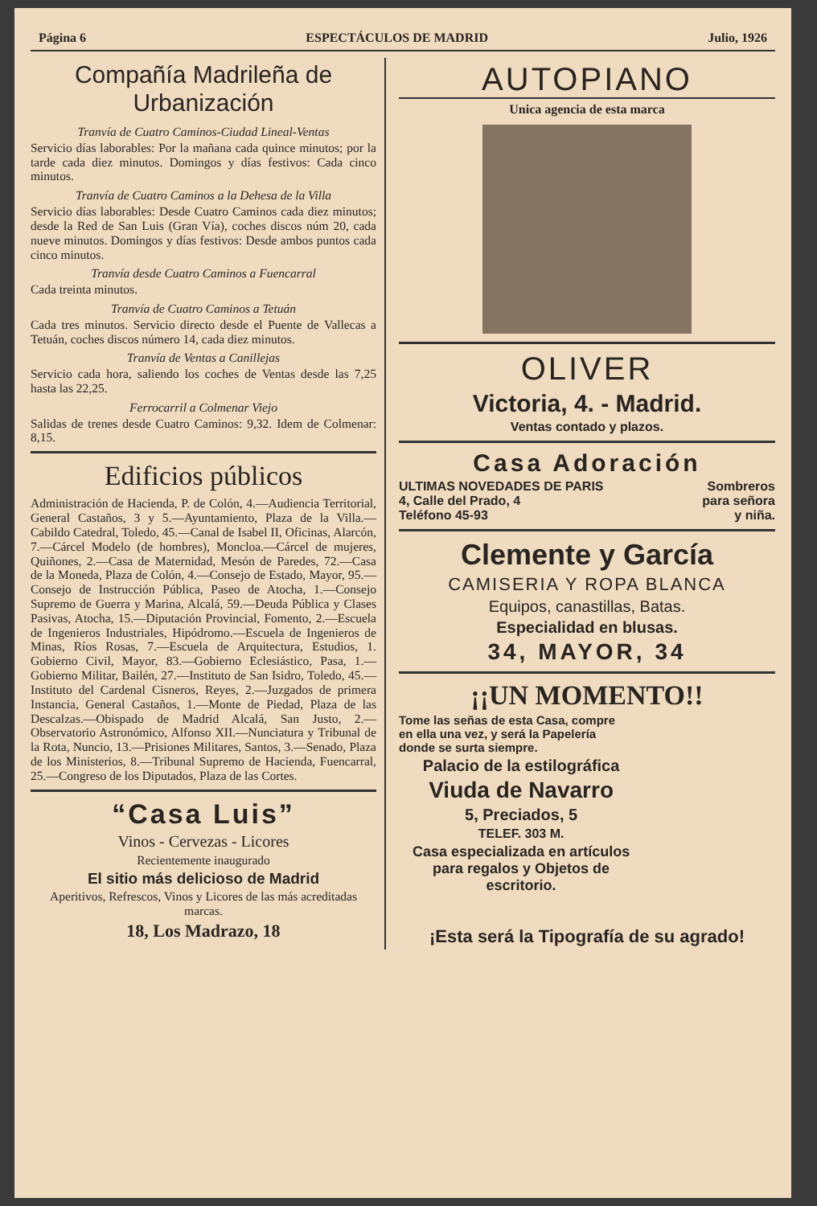Página 6 ESPECTÁCULOS DE MADRID Julio, 1926
Compañía Madrileña de Urbanización
Tranvía de Cuatro Caminos-Ciudad Lineal-Ventas
Servicio días laborables: Por la mañana cada quince minutos; por la tarde cada diez minutos. Domingos y días festivos: Cada cinco minutos.
Tranvía de Cuatro Caminos a la Dehesa de la Villa
Servicio días laborables: Desde Cuatro Caminos cada diez minutos; desde la Red de San Luis (Gran Vía), coches discos núm 20, cada nueve minutos. Domingos y días festivos: Desde ambos puntos cada cinco minutos.
Tranvía desde Cuatro Caminos a Fuencarral
Cada treinta minutos.
Tranvía de Cuatro Caminos a Tetuán
Cada tres minutos. Servicio directo desde el Puente de Vallecas a Tetuán, coches discos número 14, cada diez minutos.
Tranvía de Ventas a Canillejas
Servicio cada hora, saliendo los coches de Ventas desde las 7,25 hasta las 22,25.
Ferrocarril a Colmenar Viejo
Salidas de trenes desde Cuatro Caminos: 9,32. Idem de Colmenar: 8,15.
Edificios públicos
Administración de Hacienda, P. de Colón, 4.—Audiencia Territorial, General Castaños, 3 y 5.—Ayuntamiento, Plaza de la Villa.—Cabildo Catedral, Toledo, 45.—Canal de Isabel II, Oficinas, Alarcón, 7.—Cárcel Modelo (de hombres), Moncloa.—Cárcel de mujeres, Quiñones, 2.—Casa de Maternidad, Mesón de Paredes, 72.—Casa de la Moneda, Plaza de Colón, 4.—Consejo de Estado, Mayor, 95.—Consejo de Instrucción Pública, Paseo de Atocha, 1.—Consejo Supremo de Guerra y Marina, Alcalá, 59.—Deuda Pública y Clases Pasivas, Atocha, 15.—Diputación Provincial, Fomento, 2.—Escuela de Ingenieros Industriales, Hipódromo.—Escuela de Ingenieros de Minas, Ríos Rosas, 7.—Escuela de Arquitectura, Estudios, 1. Gobierno Civil, Mayor, 83.—Gobierno Eclesiástico, Pasa, 1.—Gobierno Militar, Bailén, 27.—Instituto de San Isidro, Toledo, 45.—Instituto del Cardenal Cisneros, Reyes, 2.—Juzgados de primera Instancia, General Castaños, 1.—Monte de Piedad, Plaza de las Descalzas.—Obispado de Madrid Alcalá, San Justo, 2.—Observatorio Astronómico, Alfonso XII.—Nunciatura y Tribunal de la Rota, Nuncio, 13.—Prisiones Militares, Santos, 3.—Senado, Plaza de los Ministerios, 8.—Tribunal Supremo de Hacienda, Fuencarral, 25.—Congreso de los Diputados, Plaza de las Cortes.
“Casa Luis”
Vinos - Cervezas - Licores
Recientemente inaugurado
El sitio más delicioso de Madrid
Aperitivos, Refrescos, Vinos y Licores de las más acreditadas marcas.
18, Los Madrazo, 18
AUTOPIANO
Unica agencia de esta marca
OLIVER
Victoria, 4. - Madrid.
Ventas contado y plazos.
Casa Adoración
ULTIMAS NOVEDADES DE PARIS Sombreros
4, Calle del Prado, 4 para señora
Teléfono 45-93 y niña.
Clemente y García
CAMISERIA Y ROPA BLANCA
Equipos, canastillas, Batas.
Especialidad en blusas.
34, MAYOR, 34
¡¡UN MOMENTO!!
Tome las señas de esta Casa, compre en ella una vez, y será la Papelería donde se surta siempre.
Palacio de la estilográfica
Viuda de Navarro
5, Preciados, 5
TELEF. 303 M.
Casa especializada en artículos para regalos y Objetos de escritorio.
¡Esta será la Tipografía de su agrado!